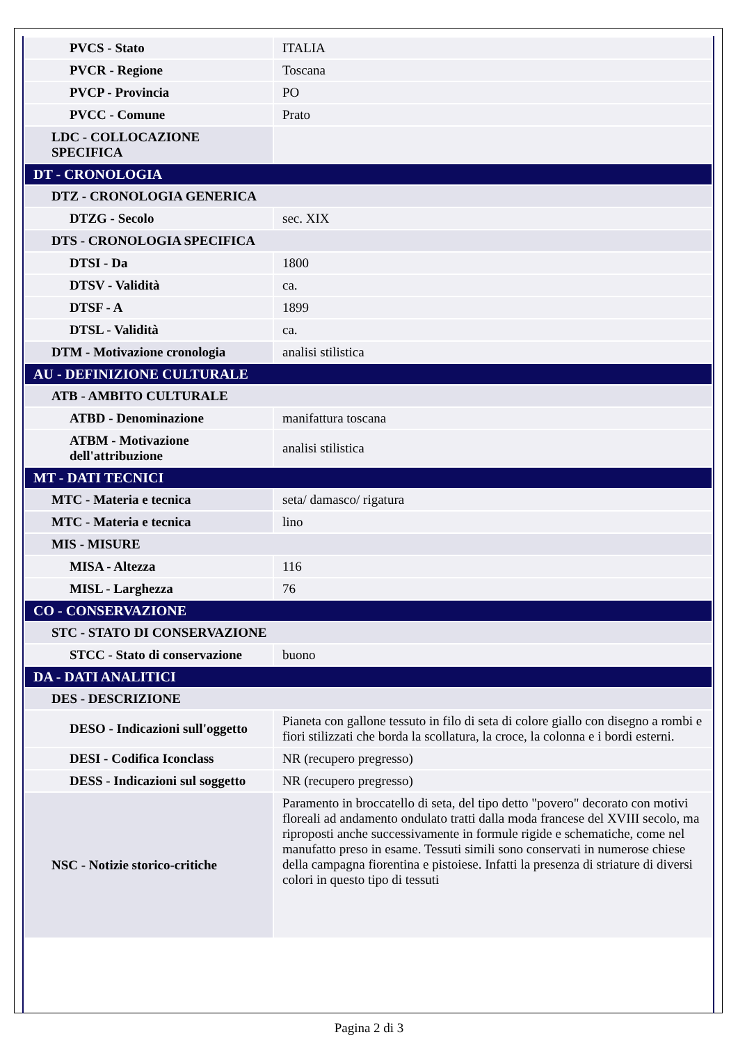| PVCS - Stato | ITALIA |
| PVCR - Regione | Toscana |
| PVCP - Provincia | PO |
| PVCC - Comune | Prato |
| LDC - COLLOCAZIONE SPECIFICA | |
| DT - CRONOLOGIA | |
| DTZ - CRONOLOGIA GENERICA | |
| DTZG - Secolo | sec. XIX |
| DTS - CRONOLOGIA SPECIFICA | |
| DTSI - Da | 1800 |
| DTSV - Validità | ca. |
| DTSF - A | 1899 |
| DTSL - Validità | ca. |
| DTM - Motivazione cronologia | analisi stilistica |
| AU - DEFINIZIONE CULTURALE | |
| ATB - AMBITO CULTURALE | |
| ATBD - Denominazione | manifattura toscana |
| ATBM - Motivazione dell'attribuzione | analisi stilistica |
| MT - DATI TECNICI | |
| MTC - Materia e tecnica | seta/ damasco/ rigatura |
| MTC - Materia e tecnica | lino |
| MIS - MISURE | |
| MISA - Altezza | 116 |
| MISL - Larghezza | 76 |
| CO - CONSERVAZIONE | |
| STC - STATO DI CONSERVAZIONE | |
| STCC - Stato di conservazione | buono |
| DA - DATI ANALITICI | |
| DES - DESCRIZIONE | |
| DESO - Indicazioni sull'oggetto | Pianeta con gallone tessuto in filo di seta di colore giallo con disegno a rombi e fiori stilizzati che borda la scollatura, la croce, la colonna e i bordi esterni. |
| DESI - Codifica Iconclass | NR (recupero pregresso) |
| DESS - Indicazioni sul soggetto | NR (recupero pregresso) |
| NSC - Notizie storico-critiche | Paramento in broccatello di seta, del tipo detto "povero" decorato con motivi floreali ad andamento ondulato tratti dalla moda francese del XVIII secolo, ma riproposti anche successivamente in formule rigide e schematiche, come nel manufatto preso in esame. Tessuti simili sono conservati in numerose chiese della campagna fiorentina e pistoiese. Infatti la presenza di striature di diversi colori in questo tipo di tessuti |
Pagina 2 di 3